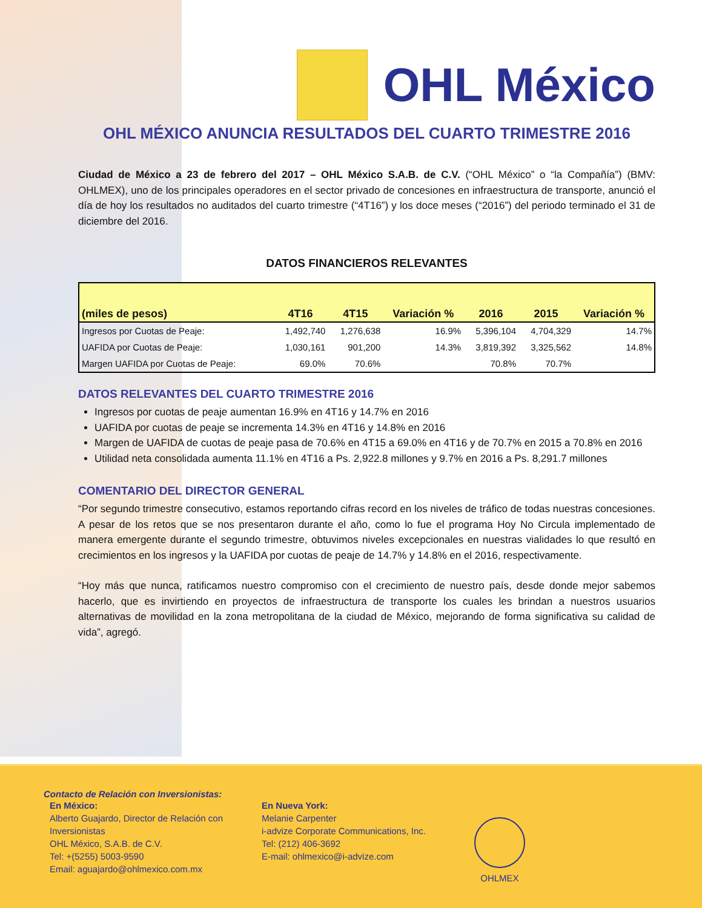OHL México
OHL MÉXICO ANUNCIA RESULTADOS DEL CUARTO TRIMESTRE 2016
Ciudad de México a 23 de febrero del 2017 – OHL México S.A.B. de C.V. (“OHL México” o “la Compañía”) (BMV: OHLMEX), uno de los principales operadores en el sector privado de concesiones en infraestructura de transporte, anunció el día de hoy los resultados no auditados del cuarto trimestre (“4T16”) y los doce meses (“2016”) del periodo terminado el 31 de diciembre del 2016.
DATOS FINANCIEROS RELEVANTES
| (miles de pesos) | 4T16 | 4T15 | Variación % | 2016 | 2015 | Variación % |
| --- | --- | --- | --- | --- | --- | --- |
| Ingresos por Cuotas de Peaje: | 1,492,740 | 1,276,638 | 16.9% | 5,396,104 | 4,704,329 | 14.7% |
| UAFIDA por Cuotas de Peaje: | 1,030,161 | 901,200 | 14.3% | 3,819,392 | 3,325,562 | 14.8% |
| Margen UAFIDA por Cuotas de Peaje: | 69.0% | 70.6% | | 70.8% | 70.7% | |
DATOS RELEVANTES DEL CUARTO TRIMESTRE 2016
Ingresos por cuotas de peaje aumentan 16.9% en 4T16 y 14.7% en 2016
UAFIDA por cuotas de peaje se incrementa 14.3% en 4T16 y 14.8% en 2016
Margen de UAFIDA de cuotas de peaje pasa de 70.6% en 4T15 a 69.0% en 4T16 y de 70.7% en 2015 a 70.8% en 2016
Utilidad neta consolidada aumenta 11.1% en 4T16 a Ps. 2,922.8 millones y 9.7% en 2016 a Ps. 8,291.7 millones
COMENTARIO DEL DIRECTOR GENERAL
“Por segundo trimestre consecutivo, estamos reportando cifras record en los niveles de tráfico de todas nuestras concesiones. A pesar de los retos que se nos presentaron durante el año, como lo fue el programa Hoy No Circula implementado de manera emergente durante el segundo trimestre, obtuvimos niveles excepcionales en nuestras vialidades lo que resultó en crecimientos en los ingresos y la UAFIDA por cuotas de peaje de 14.7% y 14.8% en el 2016, respectivamente.
“Hoy más que nunca, ratificamos nuestro compromiso con el crecimiento de nuestro país, desde donde mejor sabemos hacerlo, que es invirtiendo en proyectos de infraestructura de transporte los cuales les brindan a nuestros usuarios alternativas de movilidad en la zona metropolitana de la ciudad de México, mejorando de forma significativa su calidad de vida”, agregó.
Contacto de Relación con Inversionistas:
En México:
Alberto Guajardo, Director de Relación con Inversionistas
OHL México, S.A.B. de C.V.
Tel: +(5255) 5003-9590
Email: aguajardo@ohlmexico.com.mx
En Nueva York:
Melanie Carpenter
i-advize Corporate Communications, Inc.
Tel: (212) 406-3692
E-mail: ohlmexico@i-advize.com
OHLMEX